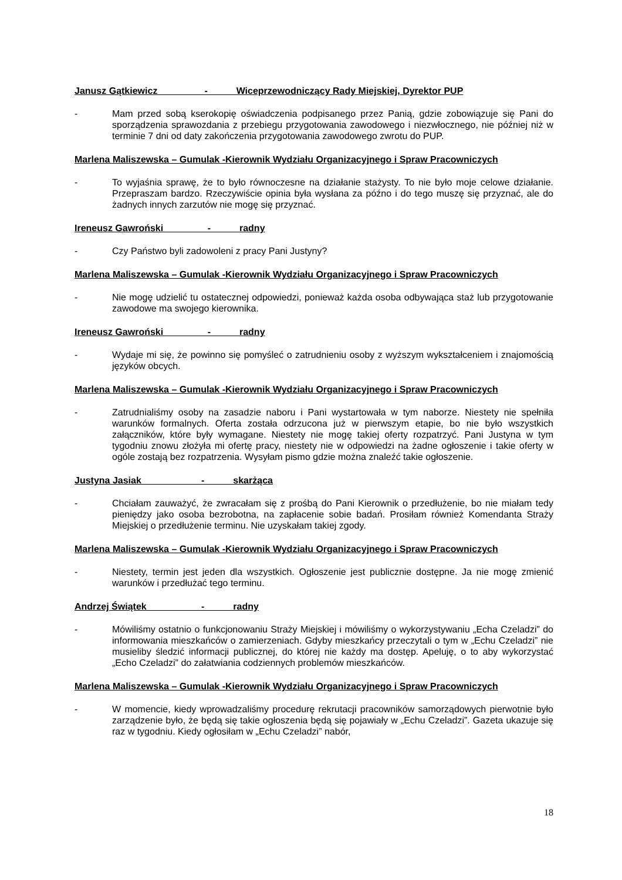Janusz Gątkiewicz - Wiceprzewodniczący Rady Miejskiej, Dyrektor PUP
- Mam przed sobą kserokopię oświadczenia podpisanego przez Panią, gdzie zobowiązuje się Pani do sporządzenia sprawozdania z przebiegu przygotowania zawodowego i niezwłocznego, nie później niż w terminie 7 dni od daty zakończenia przygotowania zawodowego zwrotu do PUP.
Marlena Maliszewska – Gumulak -Kierownik Wydziału Organizacyjnego i Spraw Pracowniczych
- To wyjaśnia sprawę, że to było równoczesne na działanie stażysty. To nie było moje celowe działanie. Przepraszam bardzo. Rzeczywiście opinia była wysłana za późno i do tego muszę się przyznać, ale do żadnych innych zarzutów nie mogę się przyznać.
Ireneusz Gawroński - radny
- Czy Państwo byli zadowoleni z pracy Pani Justyny?
Marlena Maliszewska – Gumulak -Kierownik Wydziału Organizacyjnego i Spraw Pracowniczych
- Nie mogę udzielić tu ostatecznej odpowiedzi, ponieważ każda osoba odbywająca staż lub przygotowanie zawodowe ma swojego kierownika.
Ireneusz Gawroński - radny
- Wydaje mi się, że powinno się pomyśleć o zatrudnieniu osoby z wyższym wykształceniem i znajomością języków obcych.
Marlena Maliszewska – Gumulak -Kierownik Wydziału Organizacyjnego i Spraw Pracowniczych
- Zatrudnialiśmy osoby na zasadzie naboru i Pani wystartowała w tym naborze. Niestety nie spełniła warunków formalnych. Oferta została odrzucona już w pierwszym etapie, bo nie było wszystkich załączników, które były wymagane. Niestety nie mogę takiej oferty rozpatrzyć. Pani Justyna w tym tygodniu znowu złożyła mi ofertę pracy, niestety nie w odpowiedzi na żadne ogłoszenie i takie oferty w ogóle zostają bez rozpatrzenia. Wysyłam pismo gdzie można znaleźć takie ogłoszenie.
Justyna Jasiak - skarżąca
- Chciałam zauważyć, że zwracałam się z prośbą do Pani Kierownik o przedłużenie, bo nie miałam tedy pieniędzy jako osoba bezrobotna, na zapłacenie sobie badań. Prosiłam również Komendanta Straży Miejskiej o przedłużenie terminu. Nie uzyskałam takiej zgody.
Marlena Maliszewska – Gumulak -Kierownik Wydziału Organizacyjnego i Spraw Pracowniczych
- Niestety, termin jest jeden dla wszystkich. Ogłoszenie jest publicznie dostępne. Ja nie mogę zmienić warunków i przedłużać tego terminu.
Andrzej Świątek - radny
- Mówiliśmy ostatnio o funkcjonowaniu Straży Miejskiej i mówiliśmy o wykorzystywaniu „Echa Czeladzi” do informowania mieszkańców o zamierzeniach. Gdyby mieszkańcy przeczytali o tym w „Echu Czeladzi” nie musieliby śledzić informacji publicznej, do której nie każdy ma dostęp. Apeluję, o to aby wykorzystać „Echo Czeladzi” do załatwiania codziennych problemów mieszkańców.
Marlena Maliszewska – Gumulak -Kierownik Wydziału Organizacyjnego i Spraw Pracowniczych
- W momencie, kiedy wprowadzaliśmy procedurę rekrutacji pracowników samorządowych pierwotnie było zarządzenie było, że będą się takie ogłoszenia będą się pojawiały w „Echu Czeladzi”. Gazeta ukazuje się raz w tygodniu. Kiedy ogłosiłam w „Echu Czeladzi” nabór,
18